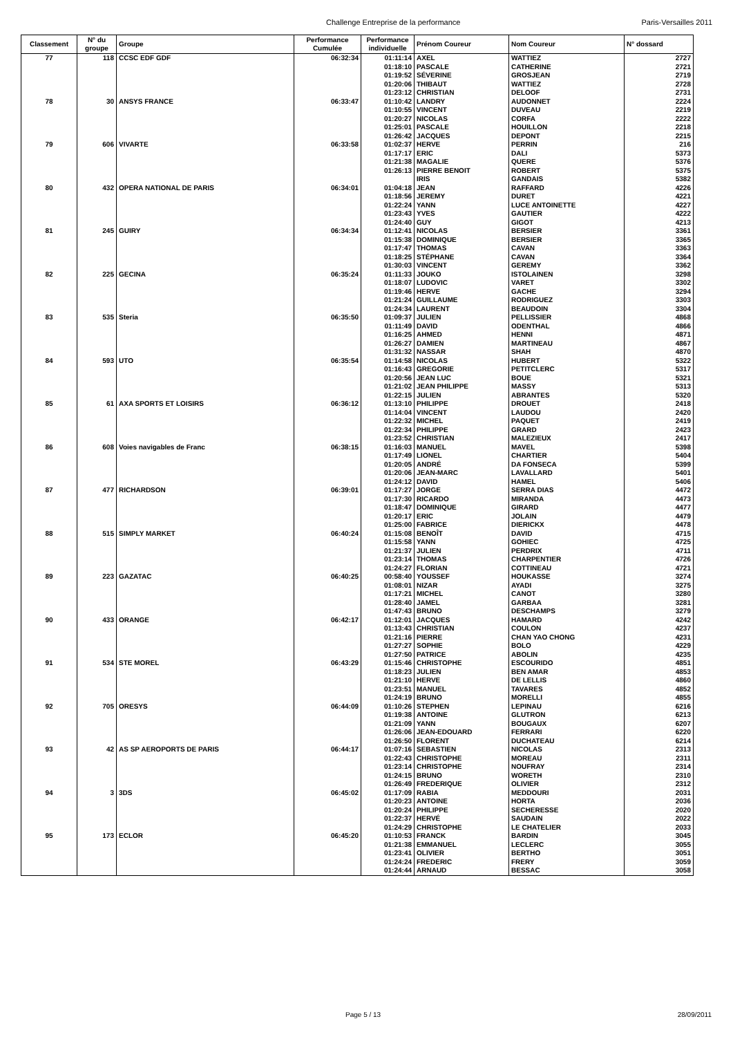Challenge Entreprise de la performance Paris-Versailles 2011
| Classement | N° du groupe | Groupe | Performance Cumulée | Performance individuelle | Prénom Coureur | Nom Coureur | N° dossard |
| --- | --- | --- | --- | --- | --- | --- | --- |
| 77 | 118 | CCSC EDF GDF | 06:32:34 | 01:11:14 | AXEL | WATTIEZ | 2727 |
| | | | | 01:18:10 | PASCALE | CATHERINE | 2721 |
| | | | | 01:19:52 | SÉVERINE | GROSJEAN | 2719 |
| | | | | 01:20:06 | THIBAUT | WATTIEZ | 2728 |
| | | | | 01:23:12 | CHRISTIAN | DELOOF | 2731 |
| 78 | 30 | ANSYS FRANCE | 06:33:47 | 01:10:42 | LANDRY | AUDONNET | 2224 |
| | | | | 01:10:55 | VINCENT | DUVEAU | 2219 |
| | | | | 01:20:27 | NICOLAS | CORFA | 2222 |
| | | | | 01:25:01 | PASCALE | HOUILLON | 2218 |
| | | | | 01:26:42 | JACQUES | DEPONT | 2215 |
| 79 | 606 | VIVARTE | 06:33:58 | 01:02:37 | HERVE | PERRIN | 216 |
| | | | | 01:17:17 | ERIC | DALI | 5373 |
| | | | | 01:21:38 | MAGALIE | QUERE | 5376 |
| | | | | 01:26:13 | PIERRE BENOIT | ROBERT | 5375 |
| | | | | | IRIS | GANDAIS | 5382 |
| 80 | 432 | OPERA NATIONAL DE PARIS | 06:34:01 | 01:04:18 | JEAN | RAFFARD | 4226 |
| | | | | 01:18:56 | JEREMY | DURET | 4221 |
| | | | | 01:22:24 | YANN | LUCE ANTOINETTE | 4227 |
| | | | | 01:23:43 | YVES | GAUTIER | 4222 |
| | | | | 01:24:40 | GUY | GIGOT | 4213 |
| 81 | 245 | GUIRY | 06:34:34 | 01:12:41 | NICOLAS | BERSIER | 3361 |
| | | | | 01:15:38 | DOMINIQUE | BERSIER | 3365 |
| | | | | 01:17:47 | THOMAS | CAVAN | 3363 |
| | | | | 01:18:25 | STÉPHANE | CAVAN | 3364 |
| | | | | 01:30:03 | VINCENT | GEREMY | 3362 |
| 82 | 225 | GECINA | 06:35:24 | 01:11:33 | JOUKO | ISTOLAINEN | 3298 |
| | | | | 01:18:07 | LUDOVIC | VARET | 3302 |
| | | | | 01:19:46 | HERVE | GACHE | 3294 |
| | | | | 01:21:24 | GUILLAUME | RODRIGUEZ | 3303 |
| | | | | 01:24:34 | LAURENT | BEAUDOIN | 3304 |
| 83 | 535 | Steria | 06:35:50 | 01:09:37 | JULIEN | PELLISSIER | 4868 |
| | | | | 01:11:49 | DAVID | ODENTHAL | 4866 |
| | | | | 01:16:25 | AHMED | HENNI | 4871 |
| | | | | 01:26:27 | DAMIEN | MARTINEAU | 4867 |
| | | | | 01:31:32 | NASSAR | SHAH | 4870 |
| 84 | 593 | UTO | 06:35:54 | 01:14:58 | NICOLAS | HUBERT | 5322 |
| | | | | 01:16:43 | GREGORIE | PETITCLERC | 5317 |
| | | | | 01:20:56 | JEAN LUC | BOUE | 5321 |
| | | | | 01:21:02 | JEAN PHILIPPE | MASSY | 5313 |
| | | | | 01:22:15 | JULIEN | ABRANTES | 5320 |
| 85 | 61 | AXA SPORTS ET LOISIRS | 06:36:12 | 01:13:10 | PHILIPPE | DROUET | 2418 |
| | | | | 01:14:04 | VINCENT | LAUDOU | 2420 |
| | | | | 01:22:32 | MICHEL | PAQUET | 2419 |
| | | | | 01:22:34 | PHILIPPE | GRARD | 2423 |
| | | | | 01:23:52 | CHRISTIAN | MALEZIEUX | 2417 |
| 86 | 608 | Voies navigables de Franc | 06:38:15 | 01:16:03 | MANUEL | MAVEL | 5398 |
| | | | | 01:17:49 | LIONEL | CHARTIER | 5404 |
| | | | | 01:20:05 | ANDRÉ | DA FONSECA | 5399 |
| | | | | 01:20:06 | JEAN-MARC | LAVALLARD | 5401 |
| | | | | 01:24:12 | DAVID | HAMEL | 5406 |
| 87 | 477 | RICHARDSON | 06:39:01 | 01:17:27 | JORGE | SERRA DIAS | 4472 |
| | | | | 01:17:30 | RICARDO | MIRANDA | 4473 |
| | | | | 01:18:47 | DOMINIQUE | GIRARD | 4477 |
| | | | | 01:20:17 | ERIC | JOLAIN | 4479 |
| | | | | 01:25:00 | FABRICE | DIERICKX | 4478 |
| 88 | 515 | SIMPLY MARKET | 06:40:24 | 01:15:08 | BENOÎT | DAVID | 4715 |
| | | | | 01:15:58 | YANN | GOHIEC | 4725 |
| | | | | 01:21:37 | JULIEN | PERDRIX | 4711 |
| | | | | 01:23:14 | THOMAS | CHARPENTIER | 4726 |
| | | | | 01:24:27 | FLORIAN | COTTINEAU | 4721 |
| 89 | 223 | GAZATAC | 06:40:25 | 00:58:40 | YOUSSEF | HOUKASSE | 3274 |
| | | | | 01:08:01 | NIZAR | AYADI | 3275 |
| | | | | 01:17:21 | MICHEL | CANOT | 3280 |
| | | | | 01:28:40 | JAMEL | GARBAA | 3281 |
| | | | | 01:47:43 | BRUNO | DESCHAMPS | 3279 |
| 90 | 433 | ORANGE | 06:42:17 | 01:12:01 | JACQUES | HAMARD | 4242 |
| | | | | 01:13:43 | CHRISTIAN | COULON | 4237 |
| | | | | 01:21:16 | PIERRE | CHAN YAO CHONG | 4231 |
| | | | | 01:27:27 | SOPHIE | BOLO | 4229 |
| | | | | 01:27:50 | PATRICE | ABOLIN | 4235 |
| 91 | 534 | STE MOREL | 06:43:29 | 01:15:46 | CHRISTOPHE | ESCOURIDO | 4851 |
| | | | | 01:18:23 | JULIEN | BEN AMAR | 4853 |
| | | | | 01:21:10 | HERVE | DE LELLIS | 4860 |
| | | | | 01:23:51 | MANUEL | TAVARES | 4852 |
| | | | | 01:24:19 | BRUNO | MORELLI | 4855 |
| 92 | 705 | ORESYS | 06:44:09 | 01:10:26 | STEPHEN | LEPINAU | 6216 |
| | | | | 01:19:38 | ANTOINE | GLUTRON | 6213 |
| | | | | 01:21:09 | YANN | BOUGAUX | 6207 |
| | | | | 01:26:06 | JEAN-EDOUARD | FERRARI | 6220 |
| | | | | 01:26:50 | FLORENT | DUCHATEAU | 6214 |
| 93 | 42 | AS SP AEROPORTS DE PARIS | 06:44:17 | 01:07:16 | SEBASTIEN | NICOLAS | 2313 |
| | | | | 01:22:43 | CHRISTOPHE | MOREAU | 2311 |
| | | | | 01:23:14 | CHRISTOPHE | NOUFRAY | 2314 |
| | | | | 01:24:15 | BRUNO | WORETH | 2310 |
| | | | | 01:26:49 | FREDERIQUE | OLIVIER | 2312 |
| 94 | 3 | 3DS | 06:45:02 | 01:17:09 | RABIA | MEDDOURI | 2031 |
| | | | | 01:20:23 | ANTOINE | HORTA | 2036 |
| | | | | 01:20:24 | PHILIPPE | SECHERESSE | 2020 |
| | | | | 01:22:37 | HERVÉ | SAUDAIN | 2022 |
| | | | | 01:24:29 | CHRISTOPHE | LE CHATELIER | 2033 |
| 95 | 173 | ECLOR | 06:45:20 | 01:10:53 | FRANCK | BARDIN | 3045 |
| | | | | 01:21:38 | EMMANUEL | LECLERC | 3055 |
| | | | | 01:23:41 | OLIVIER | BERTHO | 3051 |
| | | | | 01:24:24 | FREDERIC | FRERY | 3059 |
| | | | | 01:24:44 | ARNAUD | BESSAC | 3058 |
Page 5 / 13 28/09/2011